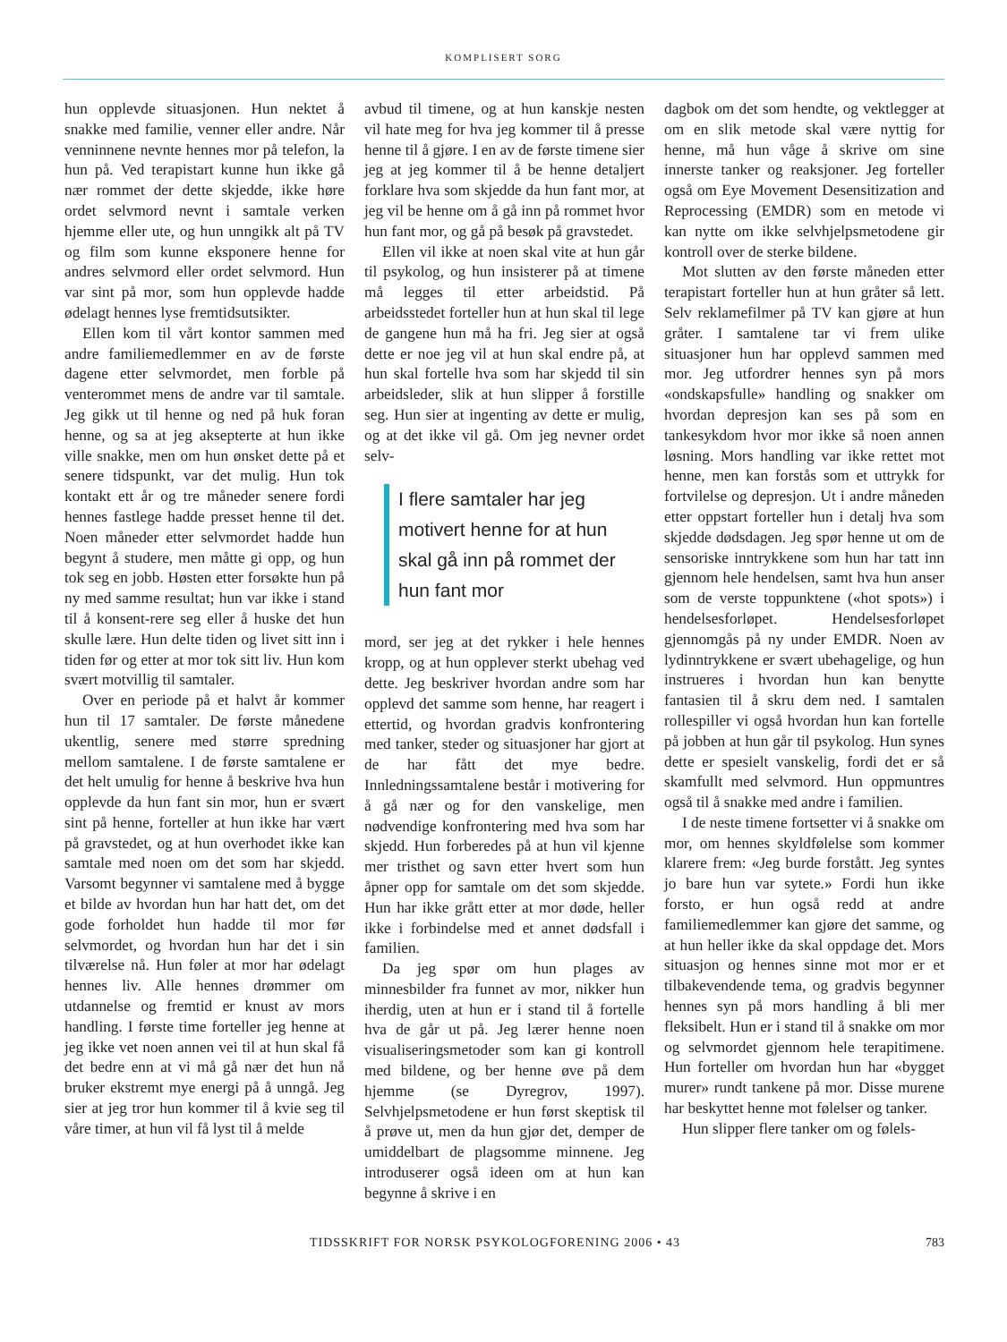KOMPLISERT SORG
hun opplevde situasjonen. Hun nektet å snakke med familie, venner eller andre. Når venninnene nevnte hennes mor på telefon, la hun på. Ved terapistart kunne hun ikke gå nær rommet der dette skjedde, ikke høre ordet selvmord nevnt i samtale verken hjemme eller ute, og hun unngikk alt på TV og film som kunne eksponere henne for andres selvmord eller ordet selvmord. Hun var sint på mor, som hun opplevde hadde ødelagt hennes lyse fremtidsutsikter.
Ellen kom til vårt kontor sammen med andre familiemedlemmer en av de første dagene etter selvmordet, men forble på venterommet mens de andre var til samtale. Jeg gikk ut til henne og ned på huk foran henne, og sa at jeg aksepterte at hun ikke ville snakke, men om hun ønsket dette på et senere tidspunkt, var det mulig. Hun tok kontakt ett år og tre måneder senere fordi hennes fastlege hadde presset henne til det. Noen måneder etter selvmordet hadde hun begynt å studere, men måtte gi opp, og hun tok seg en jobb. Høsten etter forsøkte hun på ny med samme resultat; hun var ikke i stand til å konsent-rere seg eller å huske det hun skulle lære. Hun delte tiden og livet sitt inn i tiden før og etter at mor tok sitt liv. Hun kom svært motvillig til samtaler.
Over en periode på et halvt år kommer hun til 17 samtaler. De første månedene ukentlig, senere med større spredning mellom samtalene. I de første samtalene er det helt umulig for henne å beskrive hva hun opplevde da hun fant sin mor, hun er svært sint på henne, forteller at hun ikke har vært på gravstedet, og at hun overhodet ikke kan samtale med noen om det som har skjedd. Varsomt begynner vi samtalene med å bygge et bilde av hvordan hun har hatt det, om det gode forholdet hun hadde til mor før selvmordet, og hvordan hun har det i sin tilværelse nå. Hun føler at mor har ødelagt hennes liv. Alle hennes drømmer om utdannelse og fremtid er knust av mors handling. I første time forteller jeg henne at jeg ikke vet noen annen vei til at hun skal få det bedre enn at vi må gå nær det hun nå bruker ekstremt mye energi på å unngå. Jeg sier at jeg tror hun kommer til å kvie seg til våre timer, at hun vil få lyst til å melde
avbud til timene, og at hun kanskje nesten vil hate meg for hva jeg kommer til å presse henne til å gjøre. I en av de første timene sier jeg at jeg kommer til å be henne detaljert forklare hva som skjedde da hun fant mor, at jeg vil be henne om å gå inn på rommet hvor hun fant mor, og gå på besøk på gravstedet.
Ellen vil ikke at noen skal vite at hun går til psykolog, og hun insisterer på at timene må legges til etter arbeidstid. På arbeidsstedet forteller hun at hun skal til lege de gangene hun må ha fri. Jeg sier at også dette er noe jeg vil at hun skal endre på, at hun skal fortelle hva som har skjedd til sin arbeidsleder, slik at hun slipper å forstille seg. Hun sier at ingenting av dette er mulig, og at det ikke vil gå. Om jeg nevner ordet selv-
I flere samtaler har jeg motivert henne for at hun skal gå inn på rommet der hun fant mor
mord, ser jeg at det rykker i hele hennes kropp, og at hun opplever sterkt ubehag ved dette. Jeg beskriver hvordan andre som har opplevd det samme som henne, har reagert i ettertid, og hvordan gradvis konfrontering med tanker, steder og situasjoner har gjort at de har fått det mye bedre. Innledningssamtalene består i motivering for å gå nær og for den vanskelige, men nødvendige konfrontering med hva som har skjedd. Hun forberedes på at hun vil kjenne mer tristhet og savn etter hvert som hun åpner opp for samtale om det som skjedde. Hun har ikke grått etter at mor døde, heller ikke i forbindelse med et annet dødsfall i familien.
Da jeg spør om hun plages av minnesbilder fra funnet av mor, nikker hun iherdig, uten at hun er i stand til å fortelle hva de går ut på. Jeg lærer henne noen visualiseringsmetoder som kan gi kontroll med bildene, og ber henne øve på dem hjemme (se Dyregrov, 1997). Selvhjelpsmetodene er hun først skeptisk til å prøve ut, men da hun gjør det, demper de umiddelbart de plagsomme minnene. Jeg introduserer også ideen om at hun kan begynne å skrive i en
dagbok om det som hendte, og vektlegger at om en slik metode skal være nyttig for henne, må hun våge å skrive om sine innerste tanker og reaksjoner. Jeg forteller også om Eye Movement Desensitization and Reprocessing (EMDR) som en metode vi kan nytte om ikke selvhjelpsmetodene gir kontroll over de sterke bildene.
Mot slutten av den første måneden etter terapistart forteller hun at hun gråter så lett. Selv reklamefilmer på TV kan gjøre at hun gråter. I samtalene tar vi frem ulike situasjoner hun har opplevd sammen med mor. Jeg utfordrer hennes syn på mors «ondskapsfulle» handling og snakker om hvordan depresjon kan ses på som en tankesykdom hvor mor ikke så noen annen løsning. Mors handling var ikke rettet mot henne, men kan forstås som et uttrykk for fortvilelse og depresjon. Ut i andre måneden etter oppstart forteller hun i detalj hva som skjedde dødsdagen. Jeg spør henne ut om de sensoriske inntrykkene som hun har tatt inn gjennom hele hendelsen, samt hva hun anser som de verste toppunktene («hot spots») i hendelsesforløpet. Hendelsesforløpet gjennomgås på ny under EMDR. Noen av lydinntrykkene er svært ubehagelige, og hun instrueres i hvordan hun kan benytte fantasien til å skru dem ned. I samtalen rollespiller vi også hvordan hun kan fortelle på jobben at hun går til psykolog. Hun synes dette er spesielt vanskelig, fordi det er så skamfullt med selvmord. Hun oppmuntres også til å snakke med andre i familien.
I de neste timene fortsetter vi å snakke om mor, om hennes skyldfølelse som kommer klarere frem: «Jeg burde forstått. Jeg syntes jo bare hun var sytete.» Fordi hun ikke forsto, er hun også redd at andre familiemedlemmer kan gjøre det samme, og at hun heller ikke da skal oppdage det. Mors situasjon og hennes sinne mot mor er et tilbakevendende tema, og gradvis begynner hennes syn på mors handling å bli mer fleksibelt. Hun er i stand til å snakke om mor og selvmordet gjennom hele terapitimene. Hun forteller om hvordan hun har «bygget murer» rundt tankene på mor. Disse murene har beskyttet henne mot følelser og tanker.
Hun slipper flere tanker om og følels-
TIDSSKRIFT FOR NORSK PSYKOLOGFORENING 2006 • 43
783